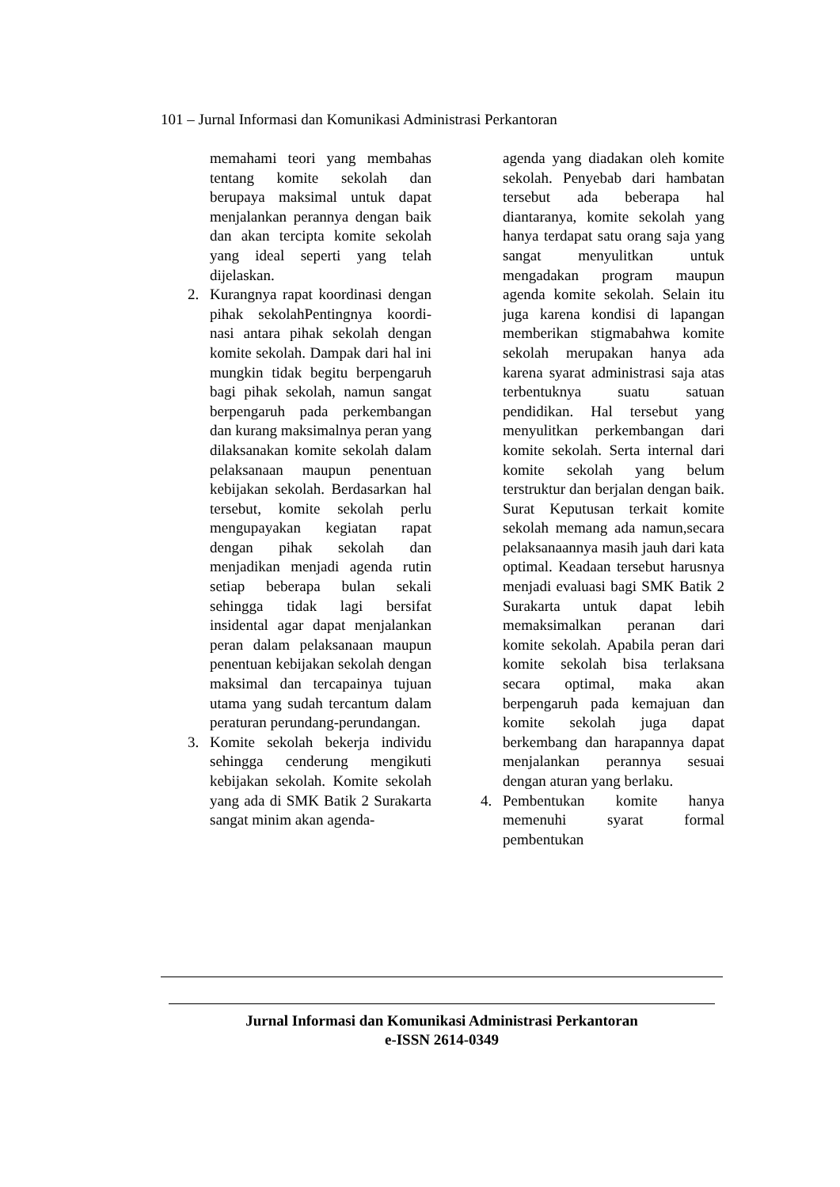101 – Jurnal Informasi dan Komunikasi Administrasi Perkantoran
memahami teori yang membahas tentang komite sekolah dan berupaya maksimal untuk dapat menjalankan perannya dengan baik dan akan tercipta komite sekolah yang ideal seperti yang telah dijelaskan.
2. Kurangnya rapat koordinasi dengan pihak sekolahPentingnya koordi-nasi antara pihak sekolah dengan komite sekolah. Dampak dari hal ini mungkin tidak begitu berpengaruh bagi pihak sekolah, namun sangat berpengaruh pada perkembangan dan kurang maksimalnya peran yang dilaksanakan komite sekolah dalam pelaksanaan maupun penentuan kebijakan sekolah. Berdasarkan hal tersebut, komite sekolah perlu mengupayakan kegiatan rapat dengan pihak sekolah dan menjadikan menjadi agenda rutin setiap beberapa bulan sekali sehingga tidak lagi bersifat insidental agar dapat menjalankan peran dalam pelaksanaan maupun penentuan kebijakan sekolah dengan maksimal dan tercapainya tujuan utama yang sudah tercantum dalam peraturan perundang-perundangan.
3. Komite sekolah bekerja individu sehingga cenderung mengikuti kebijakan sekolah. Komite sekolah yang ada di SMK Batik 2 Surakarta sangat minim akan agenda-
agenda yang diadakan oleh komite sekolah. Penyebab dari hambatan tersebut ada beberapa hal diantaranya, komite sekolah yang hanya terdapat satu orang saja yang sangat menyulitkan untuk mengadakan program maupun agenda komite sekolah. Selain itu juga karena kondisi di lapangan memberikan stigmabahwa komite sekolah merupakan hanya ada karena syarat administrasi saja atas terbentuknya suatu satuan pendidikan. Hal tersebut yang menyulitkan perkembangan dari komite sekolah. Serta internal dari komite sekolah yang belum terstruktur dan berjalan dengan baik. Surat Keputusan terkait komite sekolah memang ada namun,secara pelaksanaannya masih jauh dari kata optimal. Keadaan tersebut harusnya menjadi evaluasi bagi SMK Batik 2 Surakarta untuk dapat lebih memaksimalkan peranan dari komite sekolah. Apabila peran dari komite sekolah bisa terlaksana secara optimal, maka akan berpengaruh pada kemajuan dan komite sekolah juga dapat berkembang dan harapannya dapat menjalankan perannya sesuai dengan aturan yang berlaku.
4. Pembentukan komite hanya memenuhi syarat formal pembentukan
Jurnal Informasi dan Komunikasi Administrasi Perkantoran
e-ISSN 2614-0349